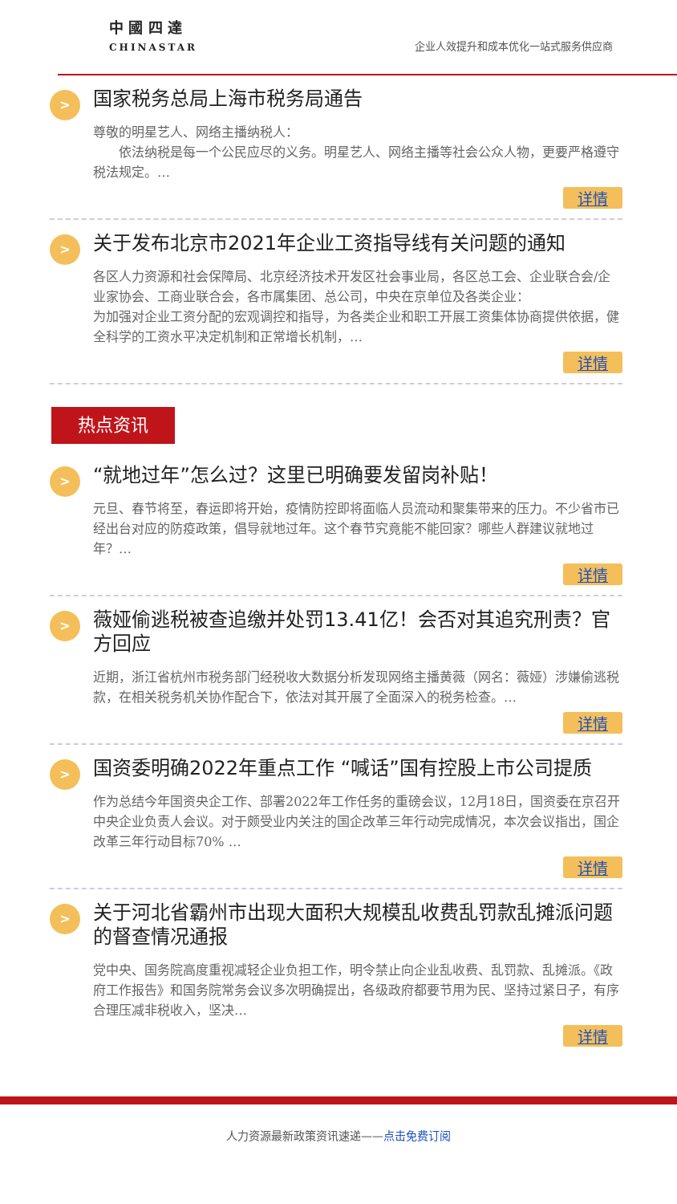中 國 四 達
CHINASTAR
企业人效提升和成本优化一站式服务供应商
>
国家税务总局上海市税务局通告
尊敬的明星艺人、网络主播纳税人：
　　依法纳税是每一个公民应尽的义务。明星艺人、网络主播等社会公众人物，更要严格遵守税法规定。…
详情
>
关于发布北京市2021年企业工资指导线有关问题的通知
各区人力资源和社会保障局、北京经济技术开发区社会事业局，各区总工会、企业联合会/企业家协会、工商业联合会，各市属集团、总公司，中央在京单位及各类企业：
为加强对企业工资分配的宏观调控和指导，为各类企业和职工开展工资集体协商提供依据，健全科学的工资水平决定机制和正常增长机制，…
详情
热点资讯
>
“就地过年”怎么过？这里已明确要发留岗补贴！
元旦、春节将至，春运即将开始，疫情防控即将面临人员流动和聚集带来的压力。不少省市已经出台对应的防疫政策，倡导就地过年。这个春节究竟能不能回家？哪些人群建议就地过年？…
详情
>
薇娅偷逃税被查追缴并处罚13.41亿！会否对其追究刑责？官方回应
近期，浙江省杭州市税务部门经税收大数据分析发现网络主播黄薇（网名：薇娅）涉嫌偷逃税款，在相关税务机关协作配合下，依法对其开展了全面深入的税务检查。…
详情
>
国资委明确2022年重点工作 “喊话”国有控股上市公司提质
作为总结今年国资央企工作、部署2022年工作任务的重磅会议，12月18日，国资委在京召开中央企业负责人会议。对于颇受业内关注的国企改革三年行动完成情况，本次会议指出，国企改革三年行动目标70% …
详情
>
关于河北省霸州市出现大面积大规模乱收费乱罚款乱摊派问题的督查情况通报
党中央、国务院高度重视减轻企业负担工作，明令禁止向企业乱收费、乱罚款、乱摊派。《政府工作报告》和国务院常务会议多次明确提出，各级政府都要节用为民、坚持过紧日子，有序合理压减非税收入，坚决…
详情
人力资源最新政策资讯速递——点击免费订阅